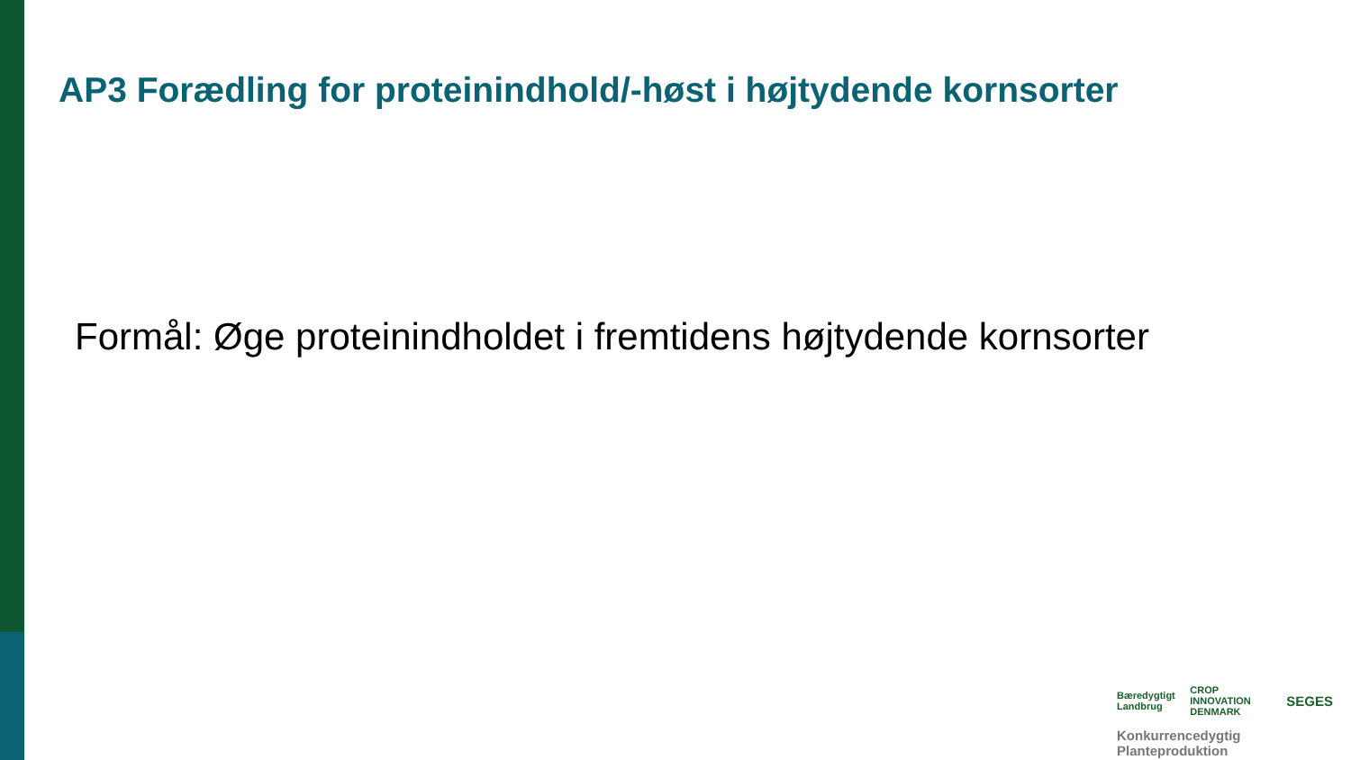AP3 Forædling for proteinindhold/-høst i højtydende kornsorter
Formål: Øge proteinindholdet i fremtidens højtydende kornsorter
Bæredygtigt Landbrug CROP INNOVATION DENMARK SEGES
Konkurrencedygtig Planteproduktion